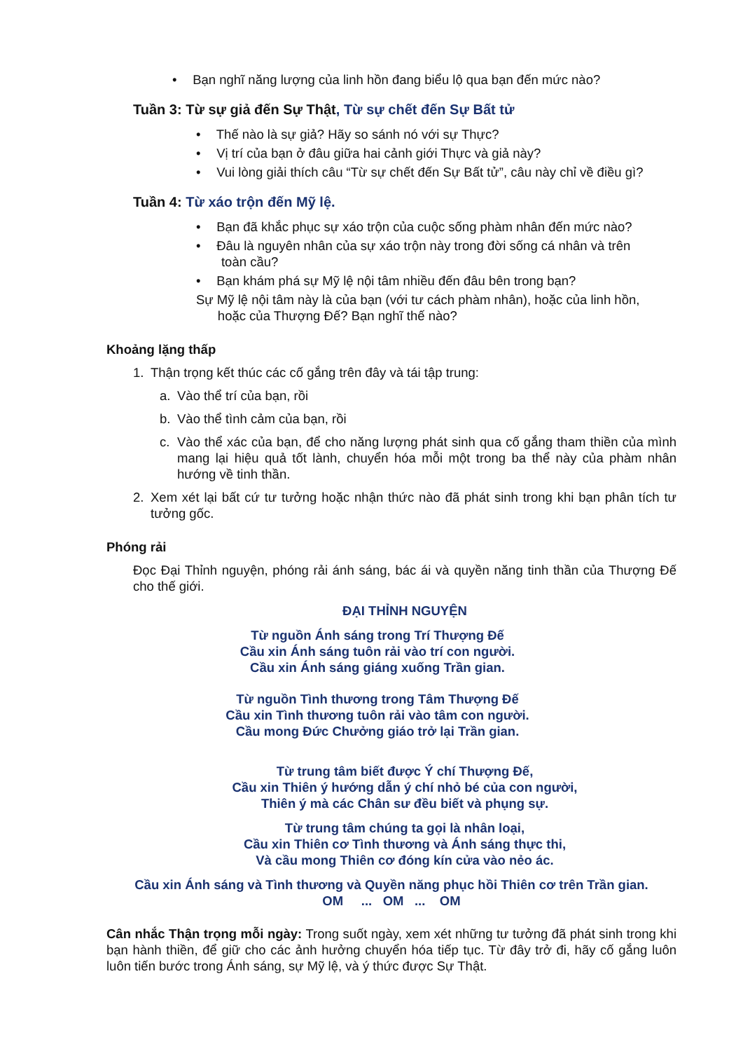• Bạn nghĩ năng lượng của linh hồn đang biểu lộ qua bạn đến mức nào?
Tuần 3: Từ sự giả đến Sự Thật, Từ sự chết đến Sự Bất tử
• Thế nào là sự giả? Hãy so sánh nó với sự Thực?
• Vị trí của bạn ở đâu giữa hai cảnh giới Thực và giả này?
• Vui lòng giải thích câu “Từ sự chết đến Sự Bất tử”, câu này chỉ về điều gì?
Tuần 4: Từ xáo trộn đến Mỹ lệ.
• Bạn đã khắc phục sự xáo trộn của cuộc sống phàm nhân đến mức nào?
• Đâu là nguyên nhân của sự xáo trộn này trong đời sống cá nhân và trên
toàn cầu?
• Bạn khám phá sự Mỹ lệ nội tâm nhiều đến đâu bên trong bạn?
Sự Mỹ lệ nội tâm này là của bạn (với tư cách phàm nhân), hoặc của linh hồn,
hoặc của Thượng Đế? Bạn nghĩ thế nào?
Khoảng lặng thấp
1. Thận trọng kết thúc các cố gắng trên đây và tái tập trung:
a. Vào thể trí của bạn, rồi
b. Vào thể tình cảm của bạn, rồi
c. Vào thể xác của bạn, để cho năng lượng phát sinh qua cố gắng tham thiền của mình mang lại hiệu quả tốt lành, chuyển hóa mỗi một trong ba thể này của phàm nhân hướng về tinh thần.
2. Xem xét lại bất cứ tư tưởng hoặc nhận thức nào đã phát sinh trong khi bạn phân tích tư tưởng gốc.
Phóng rải
Đọc Đại Thỉnh nguyện, phóng rải ánh sáng, bác ái và quyền năng tinh thần của Thượng Đế cho thế giới.
ĐẠI THỈNH NGUYỆN
Từ nguồn Ánh sáng trong Trí Thượng Đế
Cầu xin Ánh sáng tuôn rải vào trí con người.
Cầu xin Ánh sáng giáng xuống Trần gian.
Từ nguồn Tình thương trong Tâm Thượng Đế
Cầu xin Tình thương tuôn rải vào tâm con người.
Cầu mong Đức Chưởng giáo trở lại Trần gian.
Từ trung tâm biết được Ý chí Thượng Đế,
Cầu xin Thiên ý hướng dẫn ý chí nhỏ bé của con người,
Thiên ý mà các Chân sư đều biết và phụng sự.
Từ trung tâm chúng ta gọi là nhân loại,
Cầu xin Thiên cơ Tình thương và Ánh sáng thực thi,
Và cầu mong Thiên cơ đóng kín cửa vào nẻo ác.
Cầu xin Ánh sáng và Tình thương và Quyền năng phục hồi Thiên cơ trên Trần gian.
OM ... OM ... OM
Cân nhắc Thận trọng mỗi ngày: Trong suốt ngày, xem xét những tư tưởng đã phát sinh trong khi bạn hành thiền, để giữ cho các ảnh hưởng chuyển hóa tiếp tục. Từ đây trở đi, hãy cố gắng luôn luôn tiến bước trong Ánh sáng, sự Mỹ lệ, và ý thức được Sự Thật.